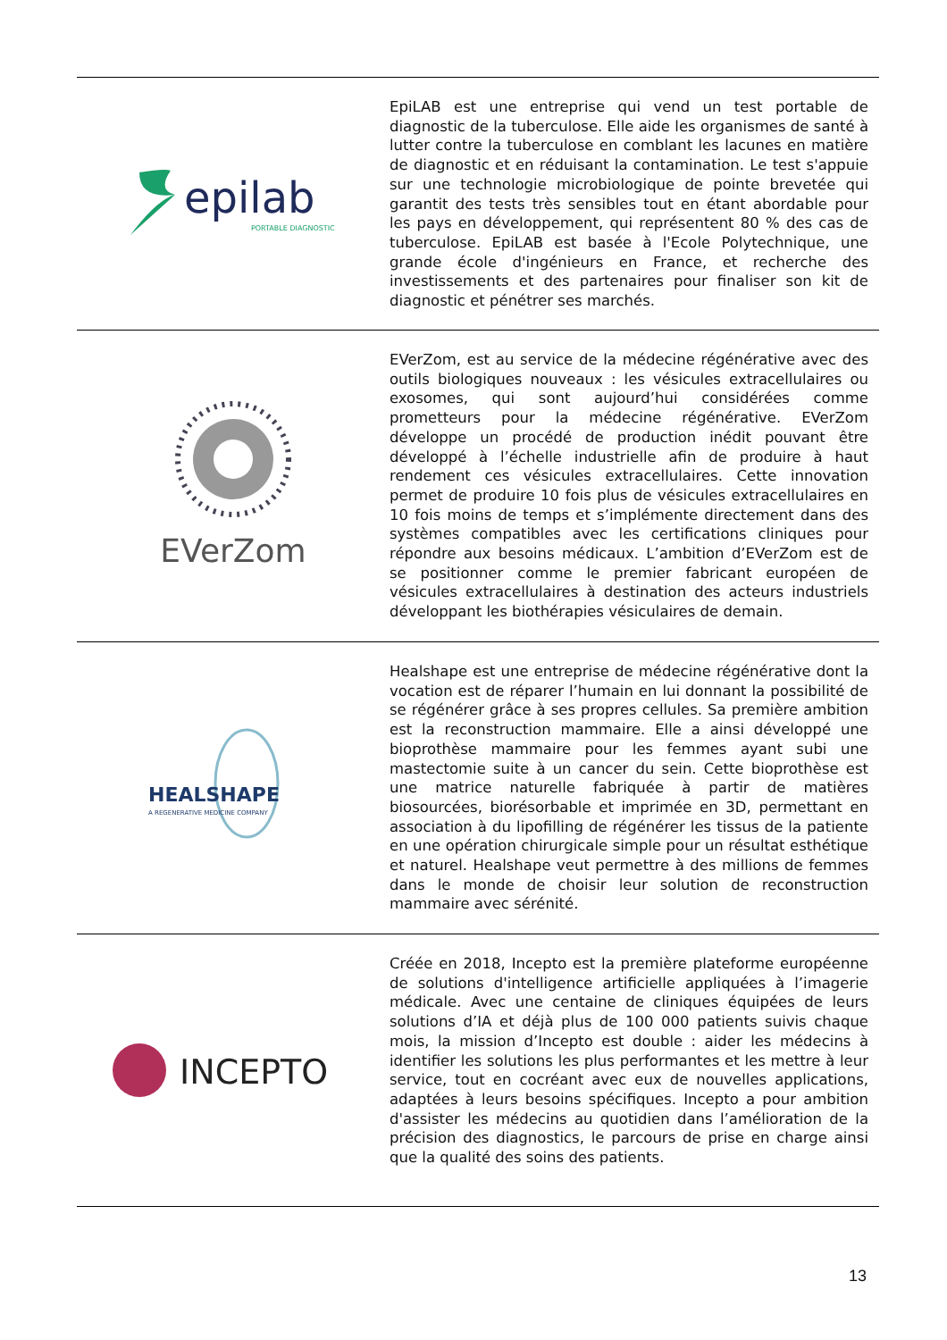epilab
PORTABLE DIAGNOSTIC
EpiLAB est une entreprise qui vend un test portable de diagnostic de la tuberculose. Elle aide les organismes de santé à lutter contre la tuberculose en comblant les lacunes en matière de diagnostic et en réduisant la contamination. Le test s'appuie sur une technologie microbiologique de pointe brevetée qui garantit des tests très sensibles tout en étant abordable pour les pays en développement, qui représentent 80 % des cas de tuberculose. EpiLAB est basée à l'Ecole Polytechnique, une grande école d'ingénieurs en France, et recherche des investissements et des partenaires pour finaliser son kit de diagnostic et pénétrer ses marchés.
EVerZom
EVerZom, est au service de la médecine régénérative avec des outils biologiques nouveaux : les vésicules extracellulaires ou exosomes, qui sont aujourd’hui considérées comme prometteurs pour la médecine régénérative. EVerZom développe un procédé de production inédit pouvant être développé à l’échelle industrielle afin de produire à haut rendement ces vésicules extracellulaires. Cette innovation permet de produire 10 fois plus de vésicules extracellulaires en 10 fois moins de temps et s’implémente directement dans des systèmes compatibles avec les certifications cliniques pour répondre aux besoins médicaux. L’ambition d’EVerZom est de se positionner comme le premier fabricant européen de vésicules extracellulaires à destination des acteurs industriels développant les biothérapies vésiculaires de demain.
HEALSHAPE
A REGENERATIVE MEDICINE COMPANY
Healshape est une entreprise de médecine régénérative dont la vocation est de réparer l’humain en lui donnant la possibilité de se régénérer grâce à ses propres cellules. Sa première ambition est la reconstruction mammaire. Elle a ainsi développé une bioprothèse mammaire pour les femmes ayant subi une mastectomie suite à un cancer du sein. Cette bioprothèse est une matrice naturelle fabriquée à partir de matières biosourcées, biorésorbable et imprimée en 3D, permettant en association à du lipofilling de régénérer les tissus de la patiente en une opération chirurgicale simple pour un résultat esthétique et naturel. Healshape veut permettre à des millions de femmes dans le monde de choisir leur solution de reconstruction mammaire avec sérénité.
INCEPTO
Créée en 2018, Incepto est la première plateforme européenne de solutions d'intelligence artificielle appliquées à l’imagerie médicale. Avec une centaine de cliniques équipées de leurs solutions d’IA et déjà plus de 100 000 patients suivis chaque mois, la mission d’Incepto est double : aider les médecins à identifier les solutions les plus performantes et les mettre à leur service, tout en cocréant avec eux de nouvelles applications, adaptées à leurs besoins spécifiques. Incepto a pour ambition d'assister les médecins au quotidien dans l’amélioration de la précision des diagnostics, le parcours de prise en charge ainsi que la qualité des soins des patients.
13